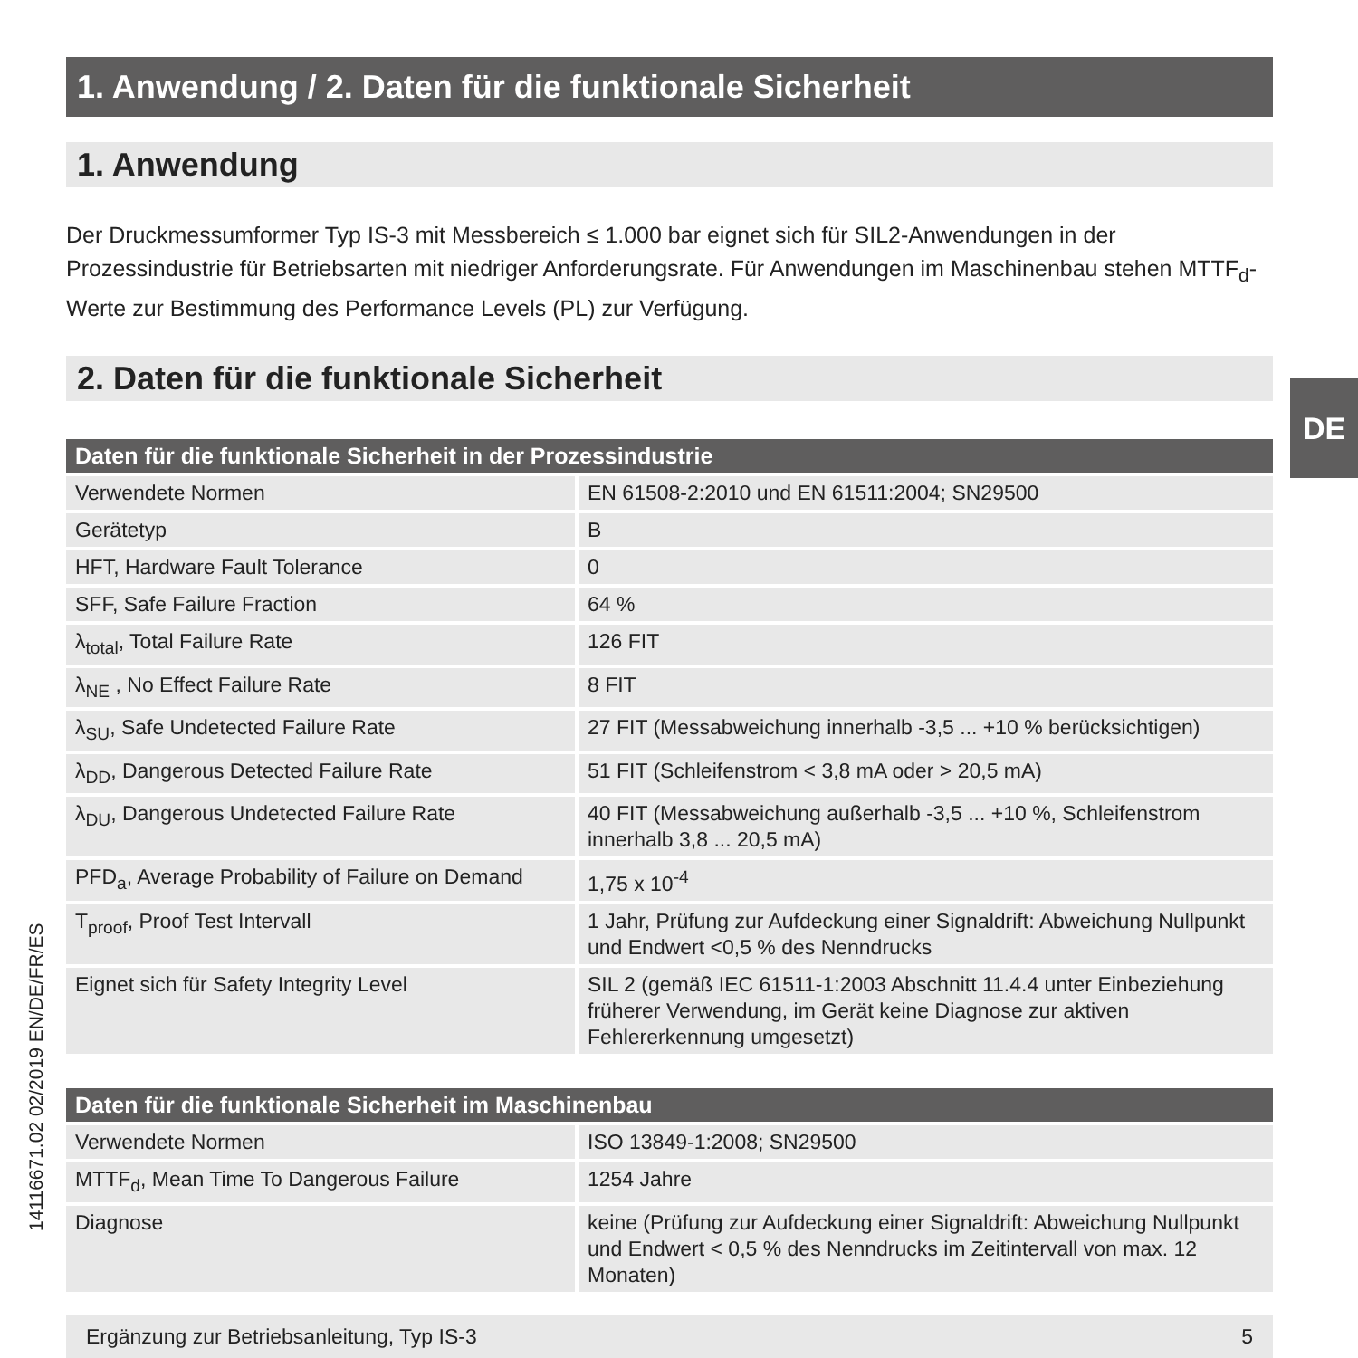1. Anwendung / 2. Daten für die funktionale Sicherheit
1. Anwendung
Der Druckmessumformer Typ IS-3 mit Messbereich ≤ 1.000 bar eignet sich für SIL2-Anwendungen in der Prozessindustrie für Betriebsarten mit niedriger Anforderungsrate. Für Anwendungen im Maschinenbau stehen MTTF<sub>d</sub>-Werte zur Bestimmung des Performance Levels (PL) zur Verfügung.
2. Daten für die funktionale Sicherheit
| Daten für die funktionale Sicherheit in der Prozessindustrie | |
| --- | --- |
| Verwendete Normen | EN 61508-2:2010 und EN 61511:2004; SN29500 |
| Gerätetyp | B |
| HFT, Hardware Fault Tolerance | 0 |
| SFF, Safe Failure Fraction | 64 % |
| λ<sub>total</sub>, Total Failure Rate | 126 FIT |
| λ<sub>NE</sub> , No Effect Failure Rate | 8 FIT |
| λ<sub>SU</sub>, Safe Undetected Failure Rate | 27 FIT (Messabweichung innerhalb -3,5 ... +10 % berücksichtigen) |
| λ<sub>DD</sub>, Dangerous Detected Failure Rate | 51 FIT (Schleifenstrom < 3,8 mA oder > 20,5 mA) |
| λ<sub>DU</sub>, Dangerous Undetected Failure Rate | 40 FIT (Messabweichung außerhalb -3,5 ... +10 %, Schleifenstrom innerhalb 3,8 ... 20,5 mA) |
| PFD<sub>a</sub>, Average Probability of Failure on Demand | 1,75 x 10<sup>-4</sup> |
| T<sub>proof</sub>, Proof Test Intervall | 1 Jahr, Prüfung zur Aufdeckung einer Signaldrift: Abweichung Nullpunkt und Endwert <0,5 % des Nenndrucks |
| Eignet sich für Safety Integrity Level | SIL 2 (gemäß IEC 61511-1:2003 Abschnitt 11.4.4 unter Einbeziehung früherer Verwendung, im Gerät keine Diagnose zur aktiven Fehlererkennung umgesetzt) |
| Daten für die funktionale Sicherheit im Maschinenbau | |
| --- | --- |
| Verwendete Normen | ISO 13849-1:2008; SN29500 |
| MTTF<sub>d</sub>, Mean Time To Dangerous Failure | 1254 Jahre |
| Diagnose | keine (Prüfung zur Aufdeckung einer Signaldrift: Abweichung Nullpunkt und Endwert < 0,5 % des Nenndrucks im Zeitintervall von max. 12 Monaten) |
Ergänzung zur Betriebsanleitung, Typ IS-3 5
DE
14116671.02 02/2019 EN/DE/FR/ES